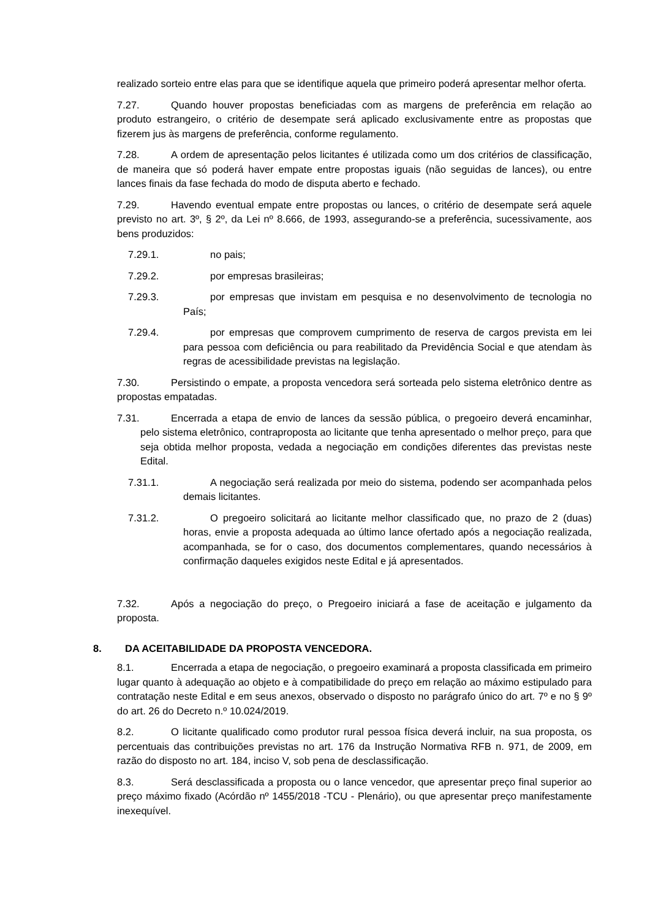realizado sorteio entre elas para que se identifique aquela que primeiro poderá apresentar melhor oferta.
7.27. Quando houver propostas beneficiadas com as margens de preferência em relação ao produto estrangeiro, o critério de desempate será aplicado exclusivamente entre as propostas que fizerem jus às margens de preferência, conforme regulamento.
7.28. A ordem de apresentação pelos licitantes é utilizada como um dos critérios de classificação, de maneira que só poderá haver empate entre propostas iguais (não seguidas de lances), ou entre lances finais da fase fechada do modo de disputa aberto e fechado.
7.29. Havendo eventual empate entre propostas ou lances, o critério de desempate será aquele previsto no art. 3º, § 2º, da Lei nº 8.666, de 1993, assegurando-se a preferência, sucessivamente, aos bens produzidos:
7.29.1. no pais;
7.29.2. por empresas brasileiras;
7.29.3. por empresas que invistam em pesquisa e no desenvolvimento de tecnologia no País;
7.29.4. por empresas que comprovem cumprimento de reserva de cargos prevista em lei para pessoa com deficiência ou para reabilitado da Previdência Social e que atendam às regras de acessibilidade previstas na legislação.
7.30. Persistindo o empate, a proposta vencedora será sorteada pelo sistema eletrônico dentre as propostas empatadas.
7.31. Encerrada a etapa de envio de lances da sessão pública, o pregoeiro deverá encaminhar, pelo sistema eletrônico, contraproposta ao licitante que tenha apresentado o melhor preço, para que seja obtida melhor proposta, vedada a negociação em condições diferentes das previstas neste Edital.
7.31.1. A negociação será realizada por meio do sistema, podendo ser acompanhada pelos demais licitantes.
7.31.2. O pregoeiro solicitará ao licitante melhor classificado que, no prazo de 2 (duas) horas, envie a proposta adequada ao último lance ofertado após a negociação realizada, acompanhada, se for o caso, dos documentos complementares, quando necessários à confirmação daqueles exigidos neste Edital e já apresentados.
7.32. Após a negociação do preço, o Pregoeiro iniciará a fase de aceitação e julgamento da proposta.
8. DA ACEITABILIDADE DA PROPOSTA VENCEDORA.
8.1. Encerrada a etapa de negociação, o pregoeiro examinará a proposta classificada em primeiro lugar quanto à adequação ao objeto e à compatibilidade do preço em relação ao máximo estipulado para contratação neste Edital e em seus anexos, observado o disposto no parágrafo único do art. 7º e no § 9º do art. 26 do Decreto n.º 10.024/2019.
8.2. O licitante qualificado como produtor rural pessoa física deverá incluir, na sua proposta, os percentuais das contribuições previstas no art. 176 da Instrução Normativa RFB n. 971, de 2009, em razão do disposto no art. 184, inciso V, sob pena de desclassificação.
8.3. Será desclassificada a proposta ou o lance vencedor, que apresentar preço final superior ao preço máximo fixado (Acórdão nº 1455/2018 -TCU - Plenário), ou que apresentar preço manifestamente inexequível.